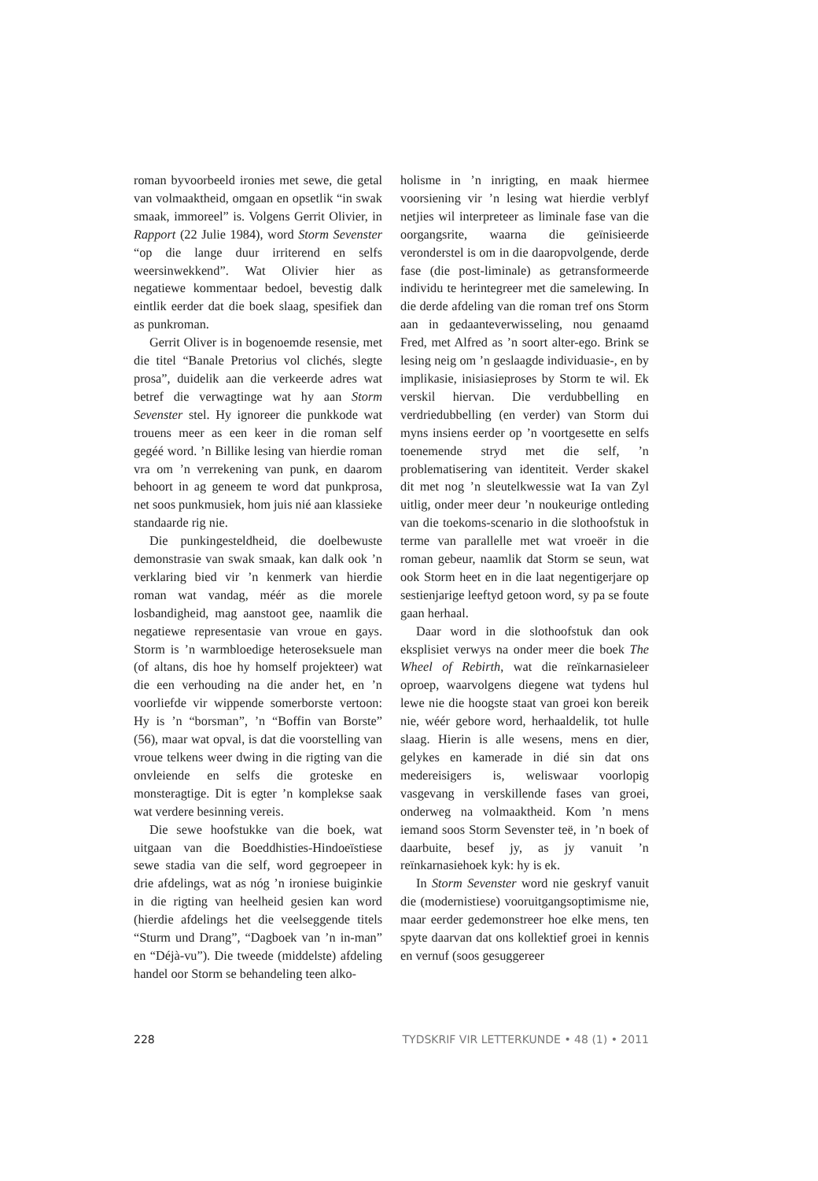roman byvoorbeeld ironies met sewe, die getal van volmaaktheid, omgaan en opsetlik “in swak smaak, immoreel” is. Volgens Gerrit Olivier, in Rapport (22 Julie 1984), word Storm Sevenster “op die lange duur irriterend en selfs weersinwekkend”. Wat Olivier hier as negatiewe kommentaar bedoel, bevestig dalk eintlik eerder dat die boek slaag, spesifiek dan as punkroman.
Gerrit Oliver is in bogenoemde resensie, met die titel “Banale Pretorius vol clichés, slegte prosa”, duidelik aan die verkeerde adres wat betref die verwagtinge wat hy aan Storm Sevenster stel. Hy ignoreer die punkkode wat trouens meer as een keer in die roman self gegéé word. ’n Billike lesing van hierdie roman vra om ’n verrekening van punk, en daarom behoort in ag geneem te word dat punkprosa, net soos punkmusiek, hom juis nié aan klassieke standaarde rig nie.
Die punkingesteldheid, die doelbewuste demonstrasie van swak smaak, kan dalk ook ’n verklaring bied vir ’n kenmerk van hierdie roman wat vandag, méér as die morele losbandigheid, mag aanstoot gee, naamlik die negatiewe representasie van vroue en gays. Storm is ’n warmbloedige heteroseksuele man (of altans, dis hoe hy homself projekteer) wat die een verhouding na die ander het, en ’n voorliefde vir wippende somerborste vertoon: Hy is ’n “borsman”, ’n “Boffin van Borste” (56), maar wat opval, is dat die voorstelling van vroue telkens weer dwing in die rigting van die onvleiende en selfs die groteske en monsteragtige. Dit is egter ’n komplekse saak wat verdere besinning vereis.
Die sewe hoofstukke van die boek, wat uitgaan van die Boeddhisties-Hindoeïstiese sewe stadia van die self, word gegroepeer in drie afdelings, wat as nóg ’n ironiese buiginkie in die rigting van heelheid gesien kan word (hierdie afdelings het die veelseggende titels “Sturm und Drang”, “Dagboek van ’n in-man” en “Déjà-vu”). Die tweede (middelste) afdeling handel oor Storm se behandeling teen alko-
holisme in ’n inrigting, en maak hiermee voorsiening vir ’n lesing wat hierdie verblyf netjies wil interpreteer as liminale fase van die oorgangsrite, waarna die geïnisieerde veronderstel is om in die daaropvolgende, derde fase (die post-liminale) as getransformeerde individu te herintegreer met die samelewing. In die derde afdeling van die roman tref ons Storm aan in gedaanteverwisseling, nou genaamd Fred, met Alfred as ’n soort alter-ego. Brink se lesing neig om ’n geslaagde individuasie-, en by implikasie, inisiasieproses by Storm te wil. Ek verskil hiervan. Die verdubbelling en verdriedubbelling (en verder) van Storm dui myns insiens eerder op ’n voortgesette en selfs toenemende stryd met die self, ’n problematisering van identiteit. Verder skakel dit met nog ’n sleutelkwessie wat Ia van Zyl uitlig, onder meer deur ’n noukeurige ontleding van die toekoms-scenario in die slothoofstuk in terme van parallelle met wat vroeër in die roman gebeur, naamlik dat Storm se seun, wat ook Storm heet en in die laat negentigerjare op sestienjarige leeftyd getoon word, sy pa se foute gaan herhaal.
Daar word in die slothoofstuk dan ook eksplisiet verwys na onder meer die boek The Wheel of Rebirth, wat die reïnkarnasieleer oproep, waarvolgens diegene wat tydens hul lewe nie die hoogste staat van groei kon bereik nie, wéér gebore word, herhaaldelik, tot hulle slaag. Hierin is alle wesens, mens en dier, gelykes en kamerade in dié sin dat ons medereisigers is, weliswaar voorlopig vasgevang in verskillende fases van groei, onderweg na volmaaktheid. Kom ’n mens iemand soos Storm Sevenster teë, in ’n boek of daarbuite, besef jy, as jy vanuit ’n reïnkarnasiehoek kyk: hy is ek.
In Storm Sevenster word nie geskryf vanuit die (modernistiese) vooruitgangsoptimisme nie, maar eerder gedemonstreer hoe elke mens, ten spyte daarvan dat ons kollektief groei in kennis en vernuf (soos gesuggereer
228 TYDSKRIF VIR LETTERKUNDE • 48 (1) • 2011